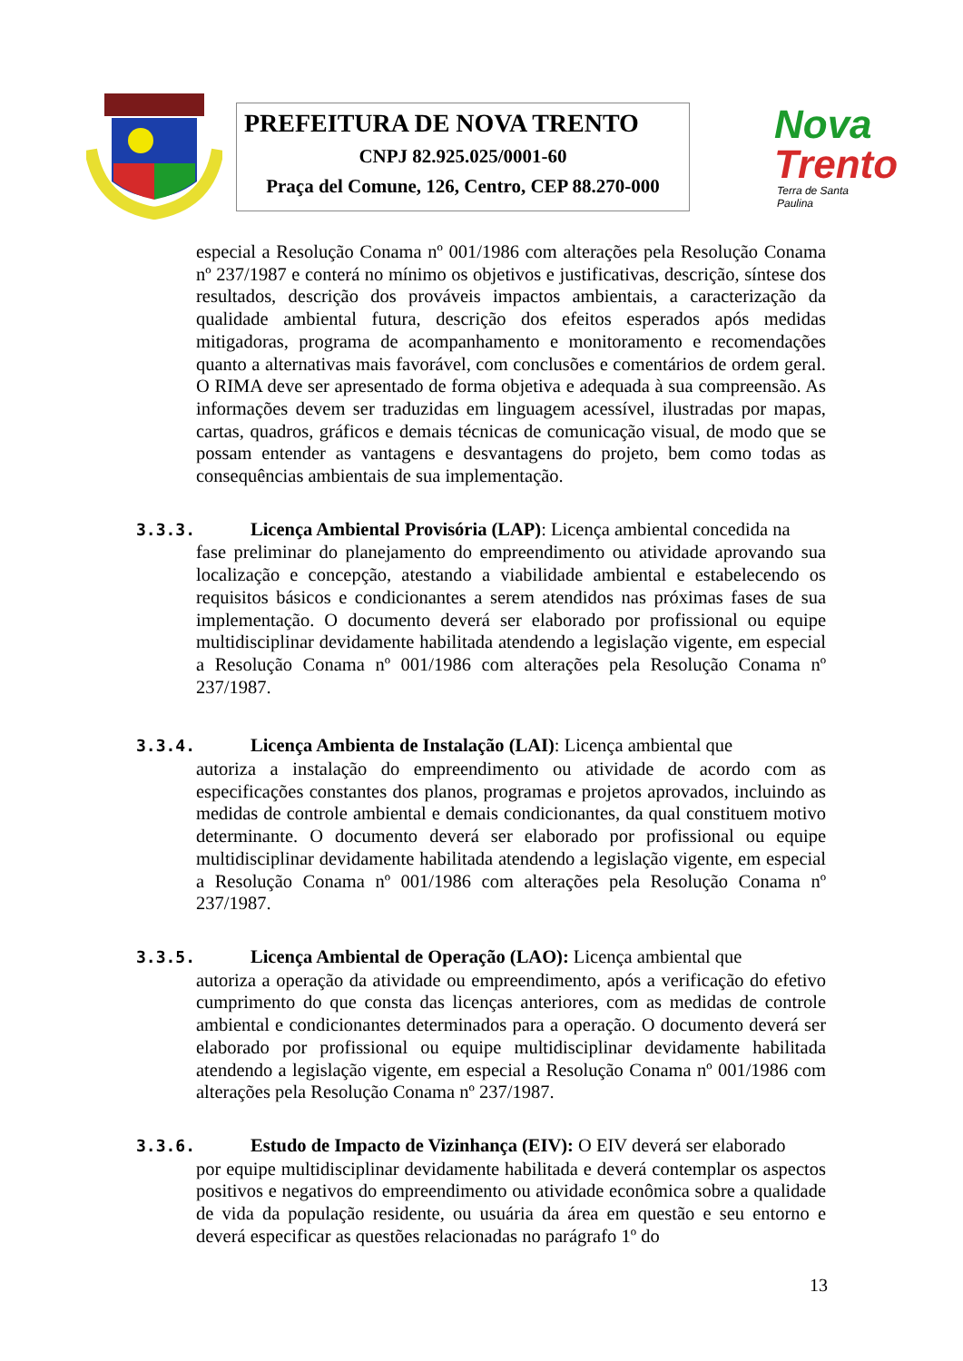PREFEITURA DE NOVA TRENTO
CNPJ 82.925.025/0001-60
Praça del Comune, 126, Centro, CEP 88.270-000
Nova
Trento
Terra de Santa Paulina
especial a Resolução Conama nº 001/1986 com alterações pela Resolução Conama nº 237/1987 e conterá no mínimo os objetivos e justificativas, descrição, síntese dos resultados, descrição dos prováveis impactos ambientais, a caracterização da qualidade ambiental futura, descrição dos efeitos esperados após medidas mitigadoras, programa de acompanhamento e monitoramento e recomendações quanto a alternativas mais favorável, com conclusões e comentários de ordem geral. O RIMA deve ser apresentado de forma objetiva e adequada à sua compreensão. As informações devem ser traduzidas em linguagem acessível, ilustradas por mapas, cartas, quadros, gráficos e demais técnicas de comunicação visual, de modo que se possam entender as vantagens e desvantagens do projeto, bem como todas as consequências ambientais de sua implementação.
3.3.3. Licença Ambiental Provisória (LAP): Licença ambiental concedida na
fase preliminar do planejamento do empreendimento ou atividade aprovando sua localização e concepção, atestando a viabilidade ambiental e estabelecendo os requisitos básicos e condicionantes a serem atendidos nas próximas fases de sua implementação. O documento deverá ser elaborado por profissional ou equipe multidisciplinar devidamente habilitada atendendo a legislação vigente, em especial a Resolução Conama nº 001/1986 com alterações pela Resolução Conama nº 237/1987.
3.3.4. Licença Ambienta de Instalação (LAI): Licença ambiental que
autoriza a instalação do empreendimento ou atividade de acordo com as especificações constantes dos planos, programas e projetos aprovados, incluindo as medidas de controle ambiental e demais condicionantes, da qual constituem motivo determinante. O documento deverá ser elaborado por profissional ou equipe multidisciplinar devidamente habilitada atendendo a legislação vigente, em especial a Resolução Conama nº 001/1986 com alterações pela Resolução Conama nº 237/1987.
3.3.5. Licença Ambiental de Operação (LAO): Licença ambiental que
autoriza a operação da atividade ou empreendimento, após a verificação do efetivo cumprimento do que consta das licenças anteriores, com as medidas de controle ambiental e condicionantes determinados para a operação. O documento deverá ser elaborado por profissional ou equipe multidisciplinar devidamente habilitada atendendo a legislação vigente, em especial a Resolução Conama nº 001/1986 com alterações pela Resolução Conama nº 237/1987.
3.3.6. Estudo de Impacto de Vizinhança (EIV): O EIV deverá ser elaborado
por equipe multidisciplinar devidamente habilitada e deverá contemplar os aspectos positivos e negativos do empreendimento ou atividade econômica sobre a qualidade de vida da população residente, ou usuária da área em questão e seu entorno e deverá especificar as questões relacionadas no parágrafo 1º do
13